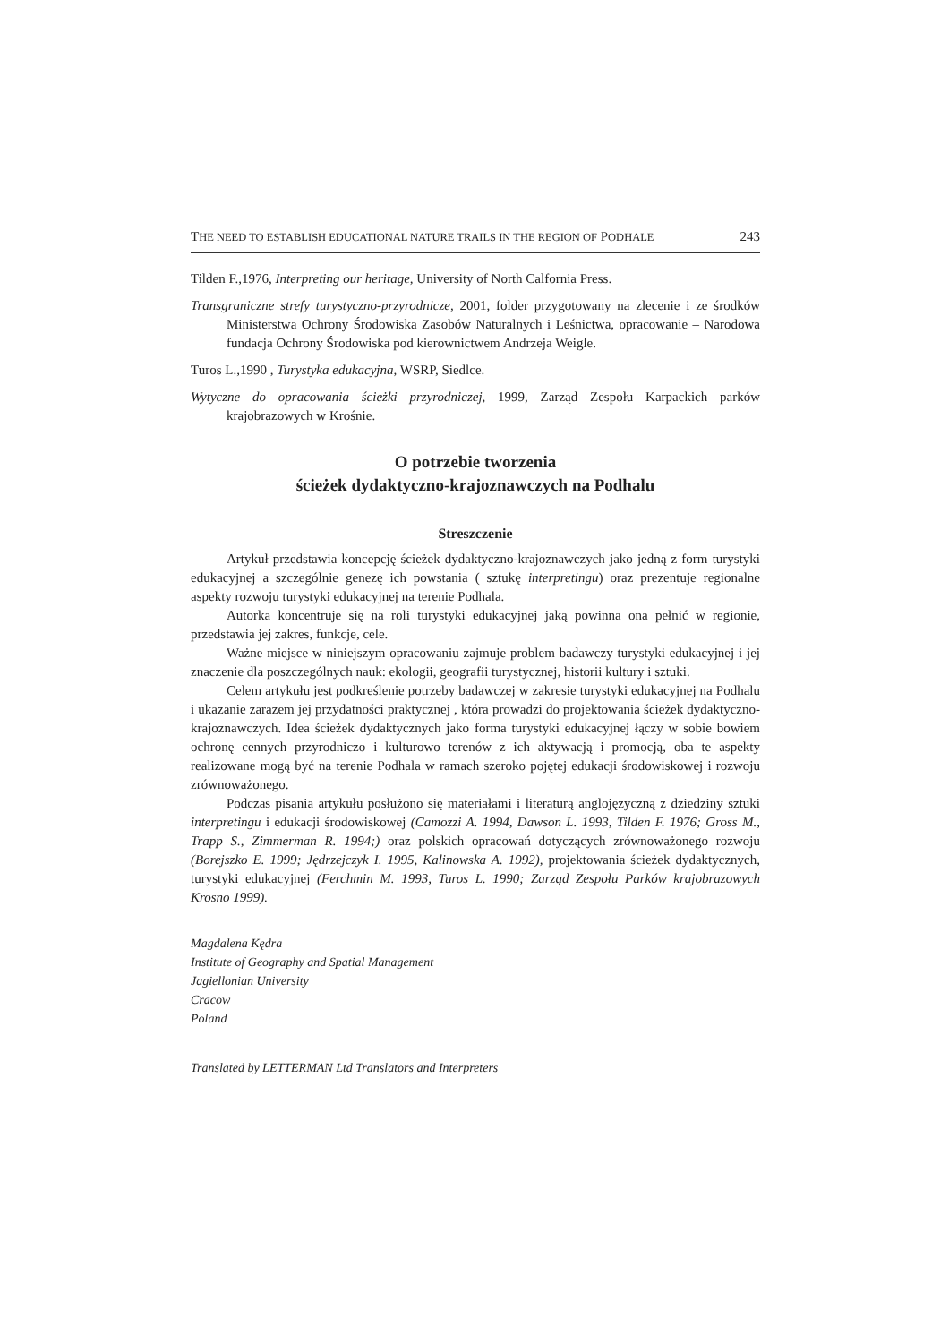THE NEED TO ESTABLISH EDUCATIONAL NATURE TRAILS IN THE REGION OF PODHALE 243
Tilden F.,1976, Interpreting our heritage, University of North Calfornia Press.
Transgraniczne strefy turystyczno-przyrodnicze, 2001, folder przygotowany na zlecenie i ze środków Ministerstwa Ochrony Środowiska Zasobów Naturalnych i Leśnictwa, opracowanie – Narodowa fundacja Ochrony Środowiska pod kierownictwem Andrzeja Weigle.
Turos L.,1990 , Turystyka edukacyjna, WSRP, Siedlce.
Wytyczne do opracowania ścieżki przyrodniczej, 1999, Zarząd Zespołu Karpackich parków krajobrazowych w Krośnie.
O potrzebie tworzenia
ścieżek dydaktyczno-krajoznawczych na Podhalu
Streszczenie
Artykuł przedstawia koncepcję ścieżek dydaktyczno-krajoznawczych jako jedną z form turystyki edukacyjnej a szczególnie genezę ich powstania ( sztukę interpretingu) oraz prezentuje regionalne aspekty rozwoju turystyki edukacyjnej na terenie Podhala.
Autorka koncentruje się na roli turystyki edukacyjnej jaką powinna ona pełnić w regionie, przedstawia jej zakres, funkcje, cele.
Ważne miejsce w niniejszym opracowaniu zajmuje problem badawczy turystyki edukacyjnej i jej znaczenie dla poszczególnych nauk: ekologii, geografii turystycznej, historii kultury i sztuki.
Celem artykułu jest podkreślenie potrzeby badawczej w zakresie turystyki edukacyjnej na Podhalu i ukazanie zarazem jej przydatności praktycznej , która prowadzi do projektowania ścieżek dydaktyczno-krajoznawczych. Idea ścieżek dydaktycznych jako forma turystyki edukacyjnej łączy w sobie bowiem ochronę cennych przyrodniczo i kulturowo terenów z ich aktywacją i promocją, oba te aspekty realizowane mogą być na terenie Podhala w ramach szeroko pojętej edukacji środowiskowej i rozwoju zrównoważonego.
Podczas pisania artykułu posłużono się materiałami i literaturą anglojęzyczną z dziedziny sztuki interpretingu i edukacji środowiskowej (Camozzi A. 1994, Dawson L. 1993, Tilden F. 1976; Gross M., Trapp S., Zimmerman R. 1994;) oraz polskich opracowań dotyczących zrównoważonego rozwoju (Borejszko E. 1999; Jędrzejczyk I. 1995, Kalinowska A. 1992), projektowania ścieżek dydaktycznych, turystyki edukacyjnej (Ferchmin M. 1993, Turos L. 1990; Zarząd Zespołu Parków krajobrazowych Krosno 1999).
Magdalena Kędra
Institute of Geography and Spatial Management
Jagiellonian University
Cracow
Poland
Translated by LETTERMAN Ltd Translators and Interpreters